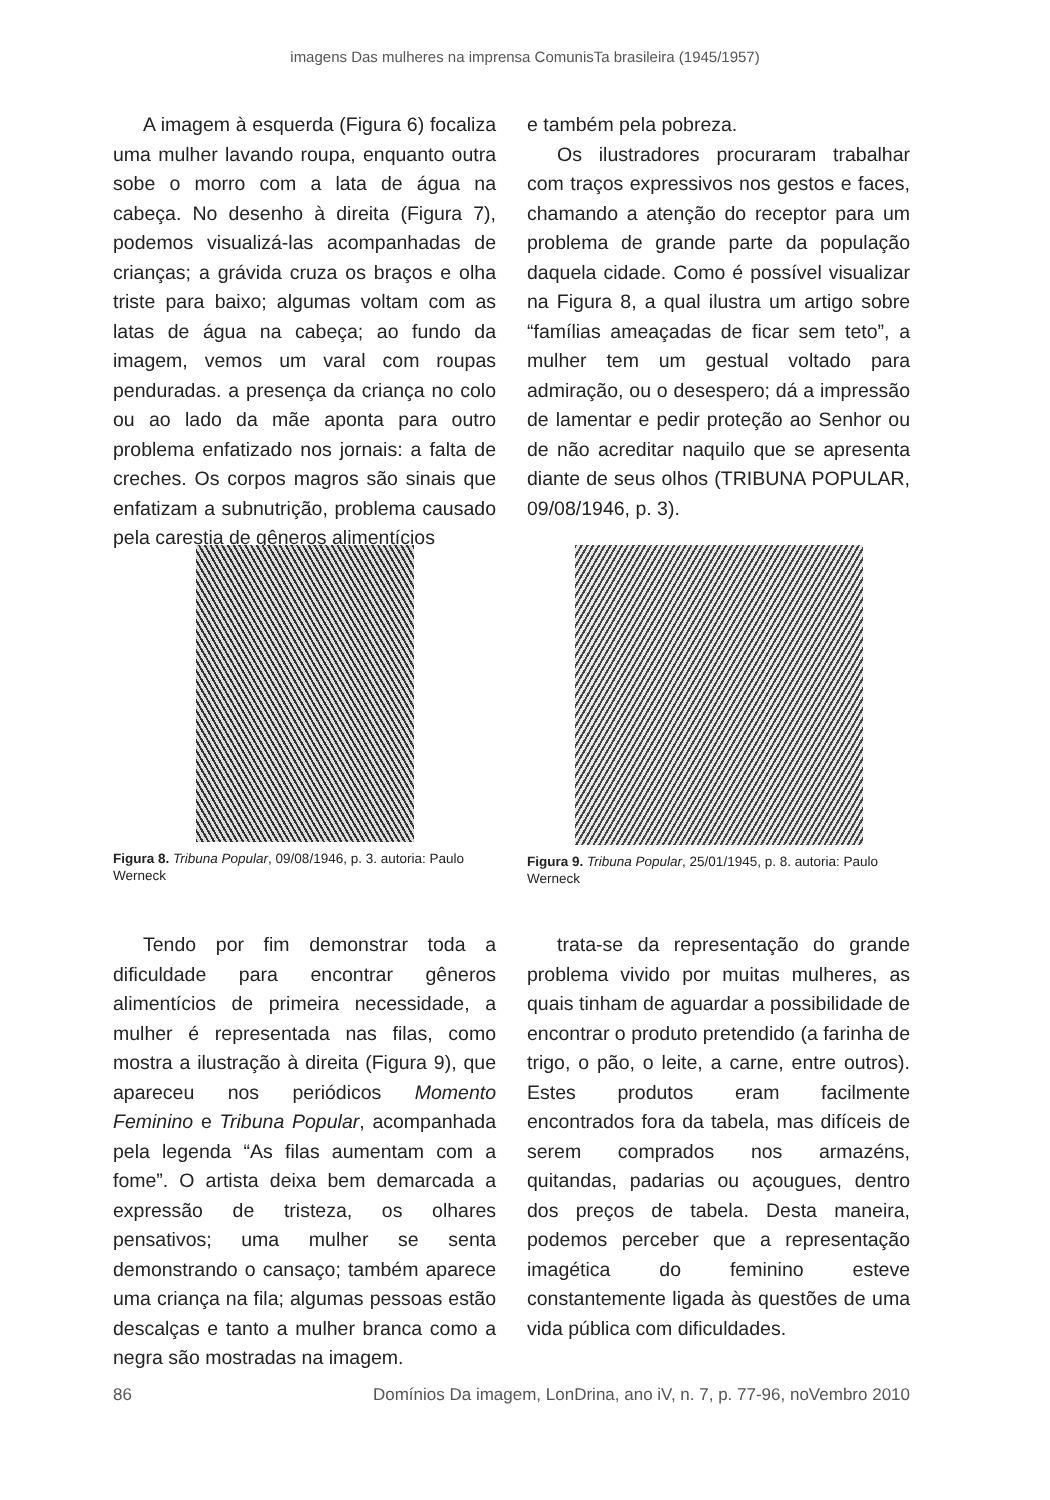imagens Das mulheres na imprensa ComunisTa brasileira (1945/1957)
A imagem à esquerda (Figura 6) focaliza uma mulher lavando roupa, enquanto outra sobe o morro com a lata de água na cabeça. No desenho à direita (Figura 7), podemos visualizá-las acompanhadas de crianças; a grávida cruza os braços e olha triste para baixo; algumas voltam com as latas de água na cabeça; ao fundo da imagem, vemos um varal com roupas penduradas. a presença da criança no colo ou ao lado da mãe aponta para outro problema enfatizado nos jornais: a falta de creches. Os corpos magros são sinais que enfatizam a subnutrição, problema causado pela carestia de gêneros alimentícios
e também pela pobreza.
Os ilustradores procuraram trabalhar com traços expressivos nos gestos e faces, chamando a atenção do receptor para um problema de grande parte da população daquela cidade. Como é possível visualizar na Figura 8, a qual ilustra um artigo sobre “famílias ameaçadas de ficar sem teto”, a mulher tem um gestual voltado para admiração, ou o desespero; dá a impressão de lamentar e pedir proteção ao Senhor ou de não acreditar naquilo que se apresenta diante de seus olhos (TRIBUNA POPULAR, 09/08/1946, p. 3).
Figura 8. Tribuna Popular, 09/08/1946, p. 3. autoria: Paulo Werneck
Figura 9. Tribuna Popular, 25/01/1945, p. 8. autoria: Paulo Werneck
Tendo por fim demonstrar toda a dificuldade para encontrar gêneros alimentícios de primeira necessidade, a mulher é representada nas filas, como mostra a ilustração à direita (Figura 9), que apareceu nos periódicos Momento Feminino e Tribuna Popular, acompanhada pela legenda “As filas aumentam com a fome”. O artista deixa bem demarcada a expressão de tristeza, os olhares pensativos; uma mulher se senta demonstrando o cansaço; também aparece uma criança na fila; algumas pessoas estão descalças e tanto a mulher branca como a negra são mostradas na imagem.
trata-se da representação do grande problema vivido por muitas mulheres, as quais tinham de aguardar a possibilidade de encontrar o produto pretendido (a farinha de trigo, o pão, o leite, a carne, entre outros). Estes produtos eram facilmente encontrados fora da tabela, mas difíceis de serem comprados nos armazéns, quitandas, padarias ou açougues, dentro dos preços de tabela. Desta maneira, podemos perceber que a representação imagética do feminino esteve constantemente ligada às questões de uma vida pública com dificuldades.
86 Domínios Da imagem, LonDrina, ano iV, n. 7, p. 77-96, noVembro 2010